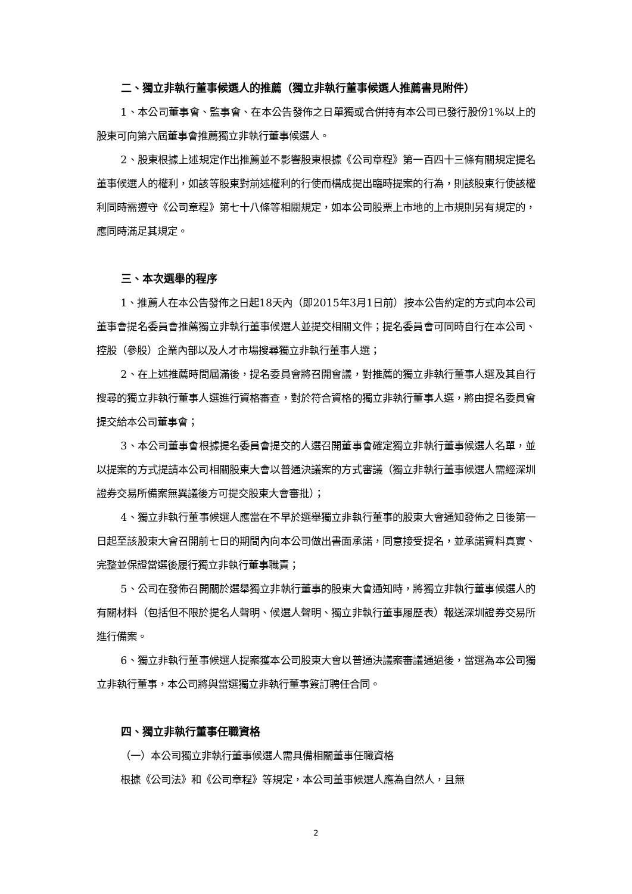二、獨立非執行董事候選人的推薦（獨立非執行董事候選人推薦書見附件）
1、本公司董事會、監事會、在本公告發佈之日單獨或合併持有本公司已發行股份1%以上的股東可向第六屆董事會推薦獨立非執行董事候選人。
2、股東根據上述規定作出推薦並不影響股東根據《公司章程》第一百四十三條有關規定提名董事候選人的權利，如該等股東對前述權利的行使而構成提出臨時提案的行為，則該股東行使該權利同時需遵守《公司章程》第七十八條等相關規定，如本公司股票上市地的上市規則另有規定的，應同時滿足其規定。
三、本次選舉的程序
1、推薦人在本公告發佈之日起18天內（即2015年3月1日前）按本公告約定的方式向本公司董事會提名委員會推薦獨立非執行董事候選人並提交相關文件；提名委員會可同時自行在本公司、控股（參股）企業內部以及人才市場搜尋獨立非執行董事人選；
2、在上述推薦時間屆滿後，提名委員會將召開會議，對推薦的獨立非執行董事人選及其自行搜尋的獨立非執行董事人選進行資格審查，對於符合資格的獨立非執行董事人選，將由提名委員會提交給本公司董事會；
3、本公司董事會根據提名委員會提交的人選召開董事會確定獨立非執行董事候選人名單，並以提案的方式提請本公司相關股東大會以普通決議案的方式審議（獨立非執行董事候選人需經深圳證券交易所備案無異議後方可提交股東大會審批）；
4、獨立非執行董事候選人應當在不早於選舉獨立非執行董事的股東大會通知發佈之日後第一日起至該股東大會召開前七日的期間內向本公司做出書面承諾，同意接受提名，並承諾資料真實、完整並保證當選後履行獨立非執行董事職責；
5、公司在發佈召開關於選舉獨立非執行董事的股東大會通知時，將獨立非執行董事候選人的有關材料（包括但不限於提名人聲明、候選人聲明、獨立非執行董事履歷表）報送深圳證券交易所進行備案。
6、獨立非執行董事候選人提案獲本公司股東大會以普通決議案審議通過後，當選為本公司獨立非執行董事，本公司將與當選獨立非執行董事簽訂聘任合同。
四、獨立非執行董事任職資格
（一）本公司獨立非執行董事候選人需具備相關董事任職資格
根據《公司法》和《公司章程》等規定，本公司董事候選人應為自然人，且無
2